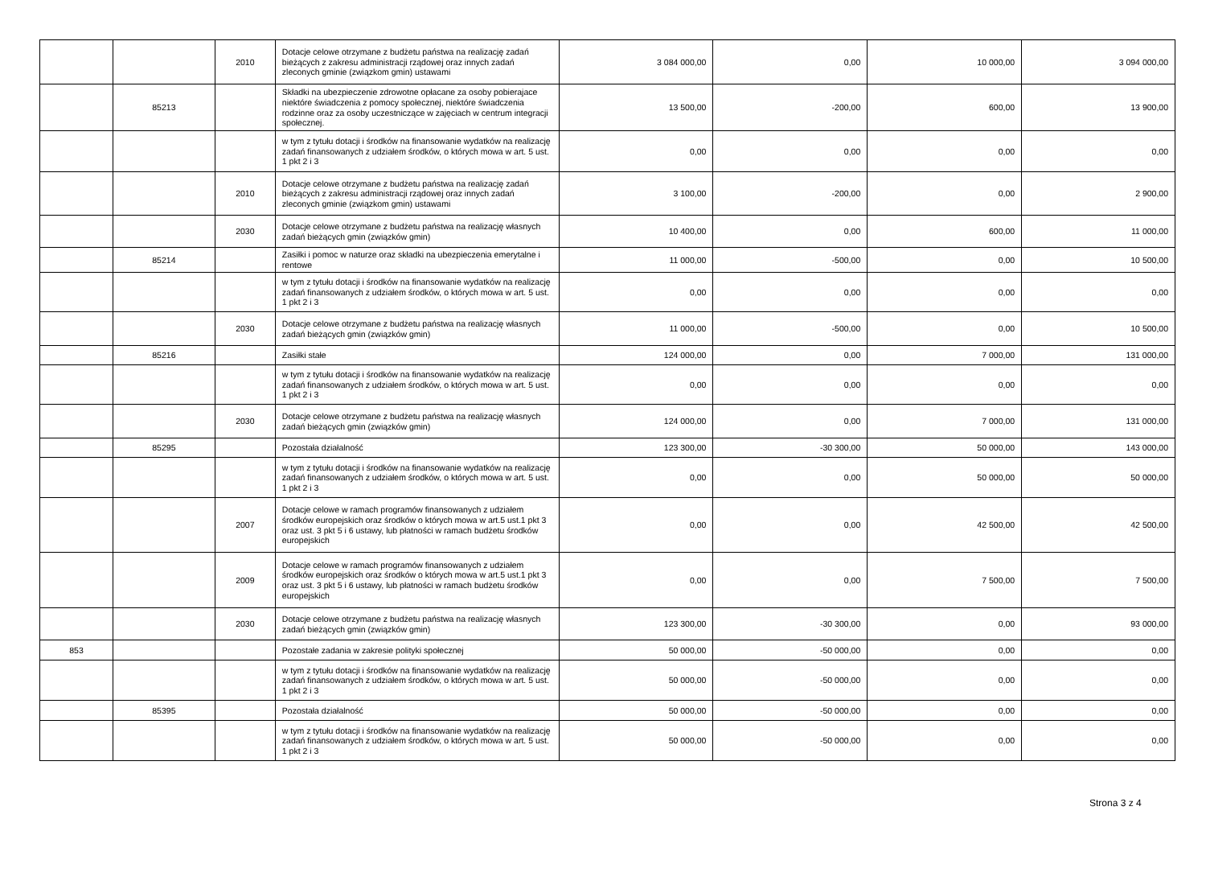| | | 2010 | Dotacje celowe otrzymane z budżetu państwa na realizację zadań bieżących z zakresu administracji rządowej oraz innych zadań zleconych gminie (związkom gmin) ustawami | 3 084 000,00 | 0,00 | 10 000,00 | 3 094 000,00 |
| | 85213 | | Składki na ubezpieczenie zdrowotne opłacane za osoby pobierajace niektóre świadczenia z pomocy społecznej, niektóre świadczenia rodzinne oraz za osoby uczestniczące w zajęciach w centrum integracji społecznej. | 13 500,00 | -200,00 | 600,00 | 13 900,00 |
| | | | w tym z tytułu dotacji i środków na finansowanie wydatków na realizację zadań finansowanych z udziałem środków, o których mowa w art. 5 ust. 1 pkt 2 i 3 | 0,00 | 0,00 | 0,00 | 0,00 |
| | | 2010 | Dotacje celowe otrzymane z budżetu państwa na realizację zadań bieżących z zakresu administracji rządowej oraz innych zadań zleconych gminie (związkom gmin) ustawami | 3 100,00 | -200,00 | 0,00 | 2 900,00 |
| | | 2030 | Dotacje celowe otrzymane z budżetu państwa na realizację własnych zadań bieżących gmin (związków gmin) | 10 400,00 | 0,00 | 600,00 | 11 000,00 |
| | 85214 | | Zasiłki i pomoc w naturze oraz składki na ubezpieczenia emerytalne i rentowe | 11 000,00 | -500,00 | 0,00 | 10 500,00 |
| | | | w tym z tytułu dotacji i środków na finansowanie wydatków na realizację zadań finansowanych z udziałem środków, o których mowa w art. 5 ust. 1 pkt 2 i 3 | 0,00 | 0,00 | 0,00 | 0,00 |
| | | 2030 | Dotacje celowe otrzymane z budżetu państwa na realizację własnych zadań bieżących gmin (związków gmin) | 11 000,00 | -500,00 | 0,00 | 10 500,00 |
| | 85216 | | Zasiłki stałe | 124 000,00 | 0,00 | 7 000,00 | 131 000,00 |
| | | | w tym z tytułu dotacji i środków na finansowanie wydatków na realizację zadań finansowanych z udziałem środków, o których mowa w art. 5 ust. 1 pkt 2 i 3 | 0,00 | 0,00 | 0,00 | 0,00 |
| | | 2030 | Dotacje celowe otrzymane z budżetu państwa na realizację własnych zadań bieżących gmin (związków gmin) | 124 000,00 | 0,00 | 7 000,00 | 131 000,00 |
| | 85295 | | Pozostała działalność | 123 300,00 | -30 300,00 | 50 000,00 | 143 000,00 |
| | | | w tym z tytułu dotacji i środków na finansowanie wydatków na realizację zadań finansowanych z udziałem środków, o których mowa w art. 5 ust. 1 pkt 2 i 3 | 0,00 | 0,00 | 50 000,00 | 50 000,00 |
| | | 2007 | Dotacje celowe w ramach programów finansowanych z udziałem środków europejskich oraz środków o których mowa w art.5 ust.1 pkt 3 oraz ust. 3 pkt 5 i 6 ustawy, lub płatności w ramach budżetu środków europejskich | 0,00 | 0,00 | 42 500,00 | 42 500,00 |
| | | 2009 | Dotacje celowe w ramach programów finansowanych z udziałem środków europejskich oraz środków o których mowa w art.5 ust.1 pkt 3 oraz ust. 3 pkt 5 i 6 ustawy, lub płatności w ramach budżetu środków europejskich | 0,00 | 0,00 | 7 500,00 | 7 500,00 |
| | | 2030 | Dotacje celowe otrzymane z budżetu państwa na realizację własnych zadań bieżących gmin (związków gmin) | 123 300,00 | -30 300,00 | 0,00 | 93 000,00 |
| 853 | | | Pozostałe zadania w zakresie polityki społecznej | 50 000,00 | -50 000,00 | 0,00 | 0,00 |
| | | | w tym z tytułu dotacji i środków na finansowanie wydatków na realizację zadań finansowanych z udziałem środków, o których mowa w art. 5 ust. 1 pkt 2 i 3 | 50 000,00 | -50 000,00 | 0,00 | 0,00 |
| | 85395 | | Pozostała działalność | 50 000,00 | -50 000,00 | 0,00 | 0,00 |
| | | | w tym z tytułu dotacji i środków na finansowanie wydatków na realizację zadań finansowanych z udziałem środków, o których mowa w art. 5 ust. 1 pkt 2 i 3 | 50 000,00 | -50 000,00 | 0,00 | 0,00 |
Strona 3 z 4